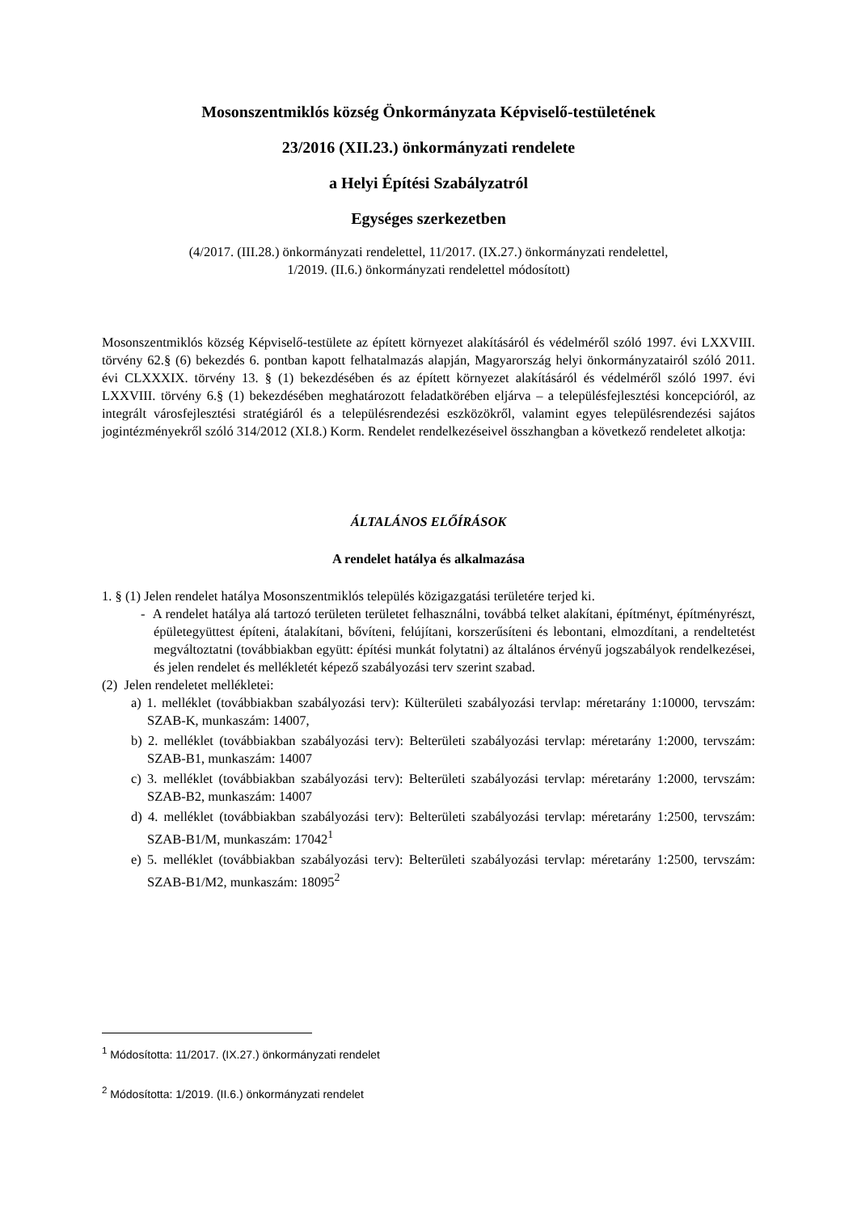Mosonszentmiklós község Önkormányzata Képviselő-testületének
23/2016 (XII.23.) önkormányzati rendelete
a Helyi Építési Szabályzatról
Egységes szerkezetben
(4/2017. (III.28.) önkormányzati rendelettel, 11/2017. (IX.27.) önkormányzati rendelettel,
1/2019. (II.6.) önkormányzati rendelettel módosított)
Mosonszentmiklós község Képviselő-testülete az épített környezet alakításáról és védelméről szóló 1997. évi LXXVIII. törvény 62.§ (6) bekezdés 6. pontban kapott felhatalmazás alapján, Magyarország helyi önkormányzatairól szóló 2011. évi CLXXXIX. törvény 13. § (1) bekezdésében és az épített környezet alakításáról és védelméről szóló 1997. évi LXXVIII. törvény 6.§ (1) bekezdésében meghatározott feladatkörében eljárva – a településfejlesztési koncepcióról, az integrált városfejlesztési stratégiáról és a településrendezési eszközökről, valamint egyes településrendezési sajátos jogintézményekről szóló 314/2012 (XI.8.) Korm. Rendelet rendelkezéseivel összhangban a következő rendeletet alkotja:
ÁLTALÁNOS ELŐÍRÁSOK
A rendelet hatálya és alkalmazása
1. § (1) Jelen rendelet hatálya Mosonszentmiklós település közigazgatási területére terjed ki.
- A rendelet hatálya alá tartozó területen területet felhasználni, továbbá telket alakítani, építményt, építményrészt, épületegyüttest építeni, átalakítani, bővíteni, felújítani, korszerűsíteni és lebontani, elmozdítani, a rendeltetést megváltoztatni (továbbiakban együtt: építési munkát folytatni) az általános érvényű jogszabályok rendelkezései, és jelen rendelet és mellékletét képező szabályozási terv szerint szabad.
(2) Jelen rendeletet mellékletei:
a) 1. melléklet (továbbiakban szabályozási terv): Külterületi szabályozási tervlap: méretarány 1:10000, tervszám: SZAB-K, munkaszám: 14007,
b) 2. melléklet (továbbiakban szabályozási terv): Belterületi szabályozási tervlap: méretarány 1:2000, tervszám: SZAB-B1, munkaszám: 14007
c) 3. melléklet (továbbiakban szabályozási terv): Belterületi szabályozási tervlap: méretarány 1:2000, tervszám: SZAB-B2, munkaszám: 14007
d) 4. melléklet (továbbiakban szabályozási terv): Belterületi szabályozási tervlap: méretarány 1:2500, tervszám: SZAB-B1/M, munkaszám: 17042<sup>1</sup>
e) 5. melléklet (továbbiakban szabályozási terv): Belterületi szabályozási tervlap: méretarány 1:2500, tervszám: SZAB-B1/M2, munkaszám: 18095<sup>2</sup>
<sup>1</sup> Módosította: 11/2017. (IX.27.) önkormányzati rendelet
<sup>2</sup> Módosította: 1/2019. (II.6.) önkormányzati rendelet